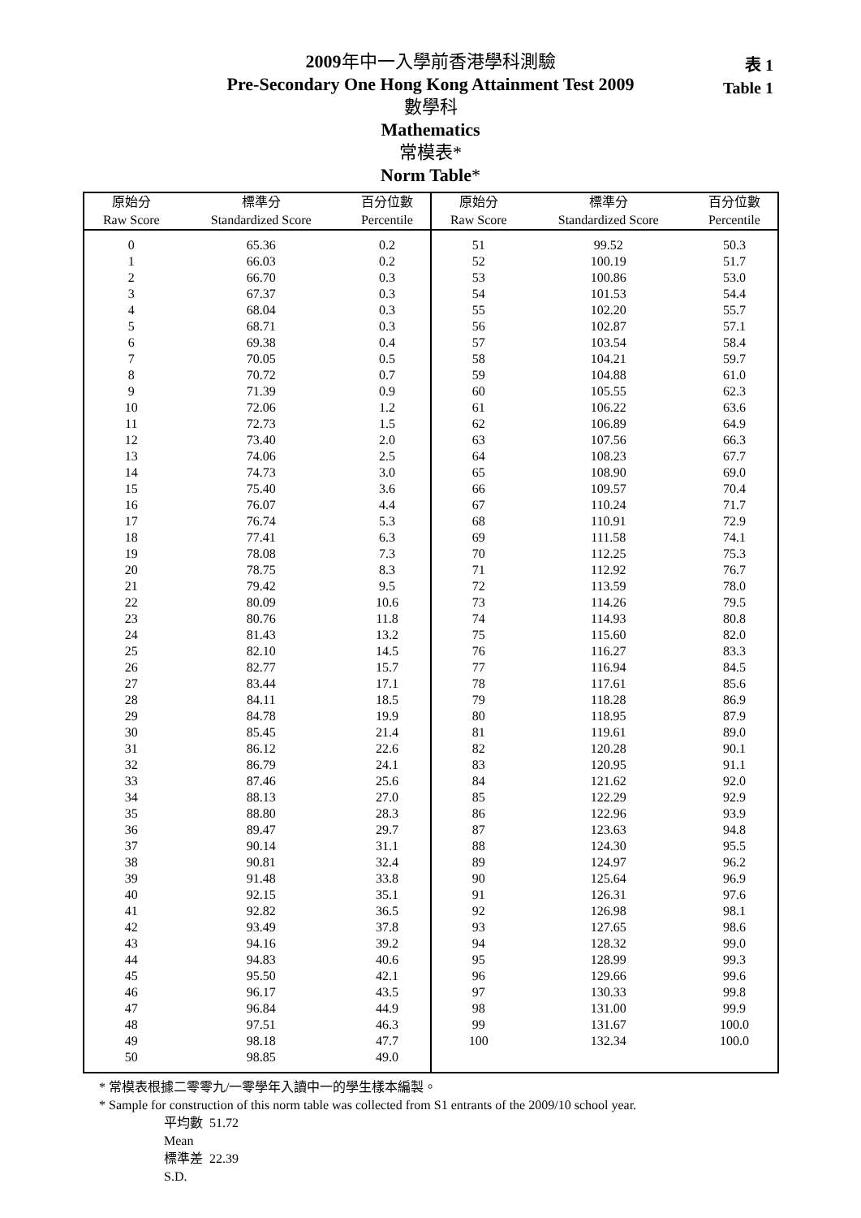2009年中一入學前香港學科測驗
Pre-Secondary One Hong Kong Attainment Test 2009
數學科
Mathematics
常模表*
Norm Table*
表 1
Table 1
| 原始分 Raw Score | 標準分 Standardized Score | 百分位數 Percentile | 原始分 Raw Score | 標準分 Standardized Score | 百分位數 Percentile |
| --- | --- | --- | --- | --- | --- |
| 0 | 65.36 | 0.2 | 51 | 99.52 | 50.3 |
| 1 | 66.03 | 0.2 | 52 | 100.19 | 51.7 |
| 2 | 66.70 | 0.3 | 53 | 100.86 | 53.0 |
| 3 | 67.37 | 0.3 | 54 | 101.53 | 54.4 |
| 4 | 68.04 | 0.3 | 55 | 102.20 | 55.7 |
| 5 | 68.71 | 0.3 | 56 | 102.87 | 57.1 |
| 6 | 69.38 | 0.4 | 57 | 103.54 | 58.4 |
| 7 | 70.05 | 0.5 | 58 | 104.21 | 59.7 |
| 8 | 70.72 | 0.7 | 59 | 104.88 | 61.0 |
| 9 | 71.39 | 0.9 | 60 | 105.55 | 62.3 |
| 10 | 72.06 | 1.2 | 61 | 106.22 | 63.6 |
| 11 | 72.73 | 1.5 | 62 | 106.89 | 64.9 |
| 12 | 73.40 | 2.0 | 63 | 107.56 | 66.3 |
| 13 | 74.06 | 2.5 | 64 | 108.23 | 67.7 |
| 14 | 74.73 | 3.0 | 65 | 108.90 | 69.0 |
| 15 | 75.40 | 3.6 | 66 | 109.57 | 70.4 |
| 16 | 76.07 | 4.4 | 67 | 110.24 | 71.7 |
| 17 | 76.74 | 5.3 | 68 | 110.91 | 72.9 |
| 18 | 77.41 | 6.3 | 69 | 111.58 | 74.1 |
| 19 | 78.08 | 7.3 | 70 | 112.25 | 75.3 |
| 20 | 78.75 | 8.3 | 71 | 112.92 | 76.7 |
| 21 | 79.42 | 9.5 | 72 | 113.59 | 78.0 |
| 22 | 80.09 | 10.6 | 73 | 114.26 | 79.5 |
| 23 | 80.76 | 11.8 | 74 | 114.93 | 80.8 |
| 24 | 81.43 | 13.2 | 75 | 115.60 | 82.0 |
| 25 | 82.10 | 14.5 | 76 | 116.27 | 83.3 |
| 26 | 82.77 | 15.7 | 77 | 116.94 | 84.5 |
| 27 | 83.44 | 17.1 | 78 | 117.61 | 85.6 |
| 28 | 84.11 | 18.5 | 79 | 118.28 | 86.9 |
| 29 | 84.78 | 19.9 | 80 | 118.95 | 87.9 |
| 30 | 85.45 | 21.4 | 81 | 119.61 | 89.0 |
| 31 | 86.12 | 22.6 | 82 | 120.28 | 90.1 |
| 32 | 86.79 | 24.1 | 83 | 120.95 | 91.1 |
| 33 | 87.46 | 25.6 | 84 | 121.62 | 92.0 |
| 34 | 88.13 | 27.0 | 85 | 122.29 | 92.9 |
| 35 | 88.80 | 28.3 | 86 | 122.96 | 93.9 |
| 36 | 89.47 | 29.7 | 87 | 123.63 | 94.8 |
| 37 | 90.14 | 31.1 | 88 | 124.30 | 95.5 |
| 38 | 90.81 | 32.4 | 89 | 124.97 | 96.2 |
| 39 | 91.48 | 33.8 | 90 | 125.64 | 96.9 |
| 40 | 92.15 | 35.1 | 91 | 126.31 | 97.6 |
| 41 | 92.82 | 36.5 | 92 | 126.98 | 98.1 |
| 42 | 93.49 | 37.8 | 93 | 127.65 | 98.6 |
| 43 | 94.16 | 39.2 | 94 | 128.32 | 99.0 |
| 44 | 94.83 | 40.6 | 95 | 128.99 | 99.3 |
| 45 | 95.50 | 42.1 | 96 | 129.66 | 99.6 |
| 46 | 96.17 | 43.5 | 97 | 130.33 | 99.8 |
| 47 | 96.84 | 44.9 | 98 | 131.00 | 99.9 |
| 48 | 97.51 | 46.3 | 99 | 131.67 | 100.0 |
| 49 | 98.18 | 47.7 | 100 | 132.34 | 100.0 |
| 50 | 98.85 | 49.0 | | | |
* 常模表根據二零零九/一零學年入讀中一的學生樣本編製。
* Sample for construction of this norm table was collected from S1 entrants of the 2009/10 school year.
平均數
Mean
51.72
標準差
S.D.
22.39